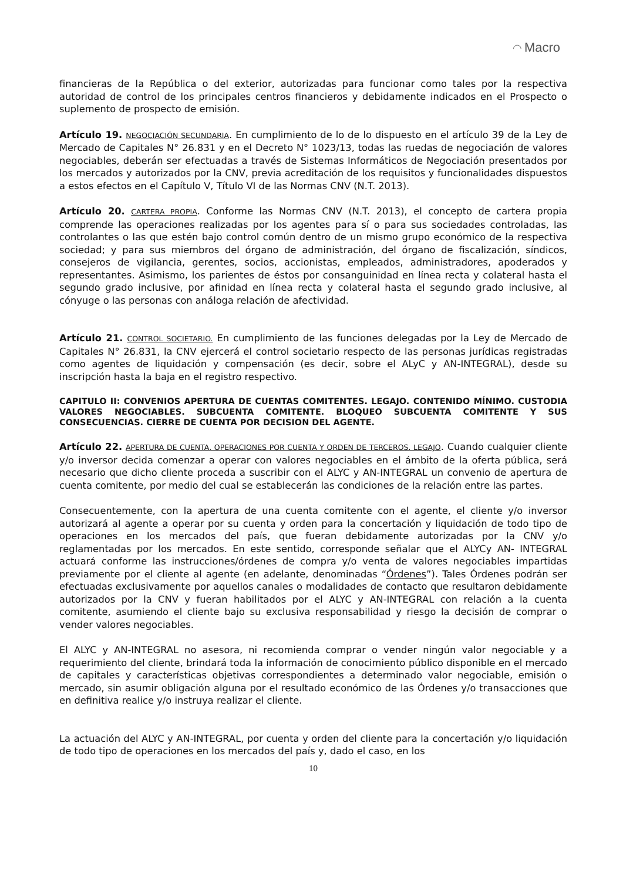◠ Macro
financieras de la República o del exterior, autorizadas para funcionar como tales por la respectiva autoridad de control de los principales centros financieros y debidamente indicados en el Prospecto o suplemento de prospecto de emisión.
Artículo 19. NEGOCIACIÓN SECUNDARIA. En cumplimiento de lo de lo dispuesto en el artículo 39 de la Ley de Mercado de Capitales N° 26.831 y en el Decreto N° 1023/13, todas las ruedas de negociación de valores negociables, deberán ser efectuadas a través de Sistemas Informáticos de Negociación presentados por los mercados y autorizados por la CNV, previa acreditación de los requisitos y funcionalidades dispuestos a estos efectos en el Capítulo V, Título VI de las Normas CNV (N.T. 2013).
Artículo 20. CARTERA PROPIA. Conforme las Normas CNV (N.T. 2013), el concepto de cartera propia comprende las operaciones realizadas por los agentes para sí o para sus sociedades controladas, las controlantes o las que estén bajo control común dentro de un mismo grupo económico de la respectiva sociedad; y para sus miembros del órgano de administración, del órgano de fiscalización, síndicos, consejeros de vigilancia, gerentes, socios, accionistas, empleados, administradores, apoderados y representantes. Asimismo, los parientes de éstos por consanguinidad en línea recta y colateral hasta el segundo grado inclusive, por afinidad en línea recta y colateral hasta el segundo grado inclusive, al cónyuge o las personas con análoga relación de afectividad.
Artículo 21. CONTROL SOCIETARIO. En cumplimiento de las funciones delegadas por la Ley de Mercado de Capitales N° 26.831, la CNV ejercerá el control societario respecto de las personas jurídicas registradas como agentes de liquidación y compensación (es decir, sobre el ALyC y AN-INTEGRAL), desde su inscripción hasta la baja en el registro respectivo.
CAPITULO II: CONVENIOS APERTURA DE CUENTAS COMITENTES. LEGAJO. CONTENIDO MÍNIMO. CUSTODIA VALORES NEGOCIABLES. SUBCUENTA COMITENTE. BLOQUEO SUBCUENTA COMITENTE Y SUS CONSECUENCIAS. CIERRE DE CUENTA POR DECISION DEL AGENTE.
Artículo 22. APERTURA DE CUENTA. OPERACIONES POR CUENTA Y ORDEN DE TERCEROS. LEGAJO. Cuando cualquier cliente y/o inversor decida comenzar a operar con valores negociables en el ámbito de la oferta pública, será necesario que dicho cliente proceda a suscribir con el ALYC y AN-INTEGRAL un convenio de apertura de cuenta comitente, por medio del cual se establecerán las condiciones de la relación entre las partes.
Consecuentemente, con la apertura de una cuenta comitente con el agente, el cliente y/o inversor autorizará al agente a operar por su cuenta y orden para la concertación y liquidación de todo tipo de operaciones en los mercados del país, que fueran debidamente autorizadas por la CNV y/o reglamentadas por los mercados. En este sentido, corresponde señalar que el ALYCy AN- INTEGRAL actuará conforme las instrucciones/órdenes de compra y/o venta de valores negociables impartidas previamente por el cliente al agente (en adelante, denominadas “Órdenes”). Tales Órdenes podrán ser efectuadas exclusivamente por aquellos canales o modalidades de contacto que resultaron debidamente autorizados por la CNV y fueran habilitados por el ALYC y AN-INTEGRAL con relación a la cuenta comitente, asumiendo el cliente bajo su exclusiva responsabilidad y riesgo la decisión de comprar o vender valores negociables.
El ALYC y AN-INTEGRAL no asesora, ni recomienda comprar o vender ningún valor negociable y a requerimiento del cliente, brindará toda la información de conocimiento público disponible en el mercado de capitales y características objetivas correspondientes a determinado valor negociable, emisión o mercado, sin asumir obligación alguna por el resultado económico de las Órdenes y/o transacciones que en definitiva realice y/o instruya realizar el cliente.
La actuación del ALYC y AN-INTEGRAL, por cuenta y orden del cliente para la concertación y/o liquidación de todo tipo de operaciones en los mercados del país y, dado el caso, en los
10